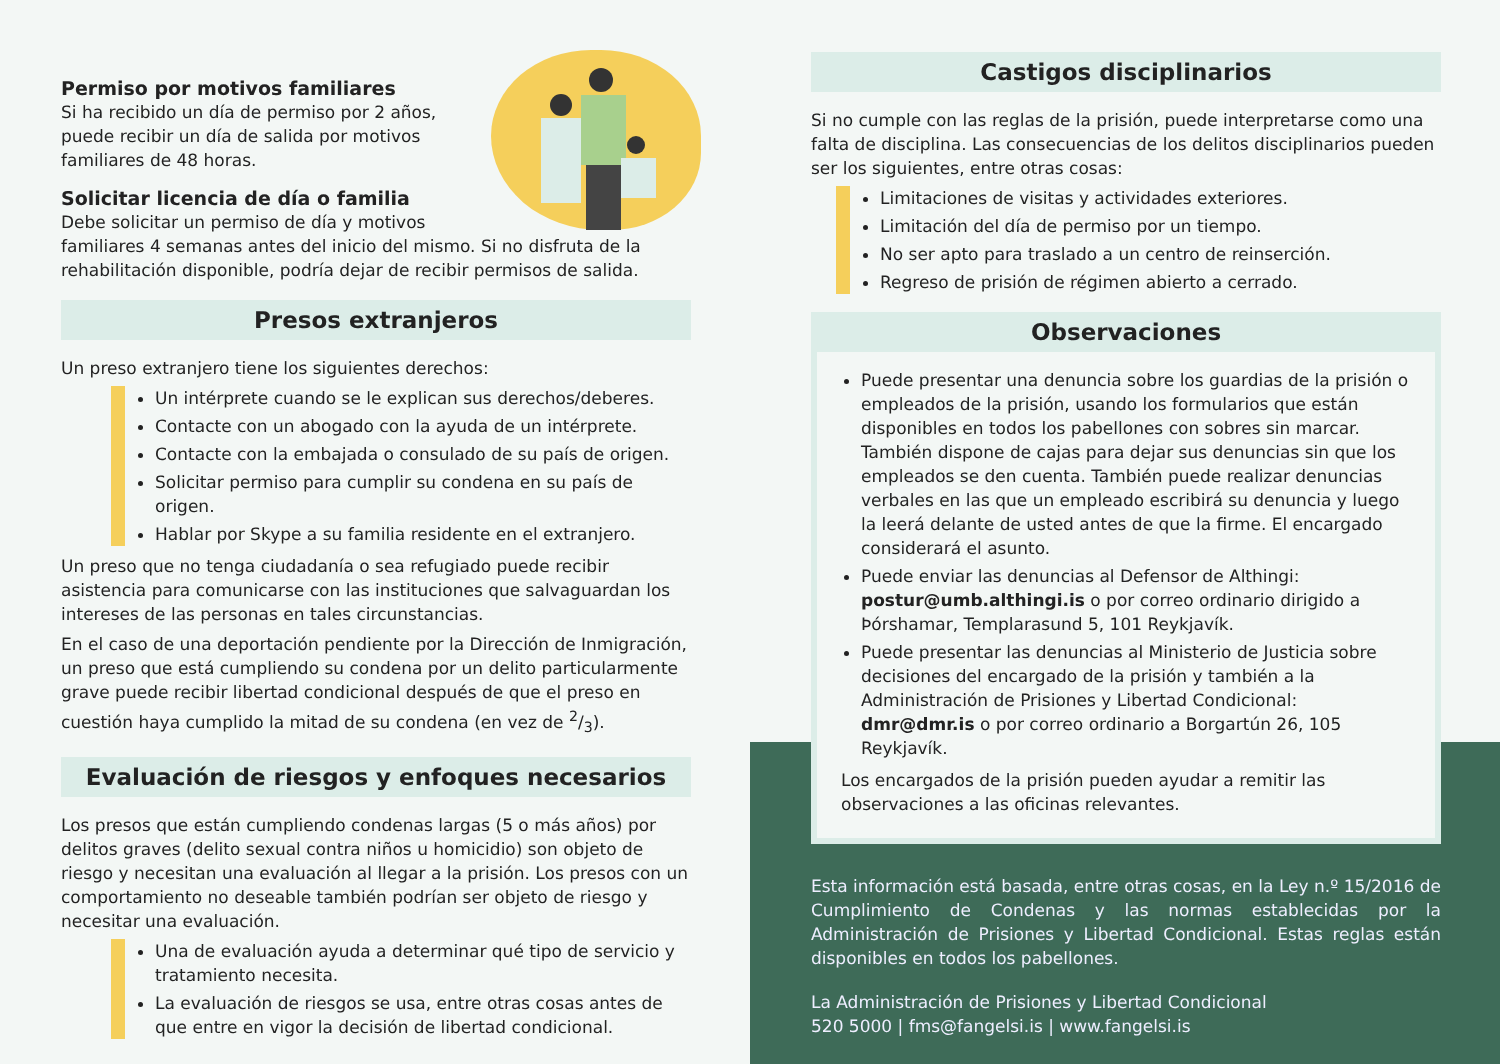Permiso por motivos familiares
Si ha recibido un día de permiso por 2 años, puede recibir un día de salida por motivos familiares de 48 horas.
Solicitar licencia de día o familia
Debe solicitar un permiso de día y motivos familiares 4 semanas antes del inicio del mismo. Si no disfruta de la rehabilitación disponible, podría dejar de recibir permisos de salida.
Presos extranjeros
Un preso extranjero tiene los siguientes derechos:
Un intérprete cuando se le explican sus derechos/deberes.
Contacte con un abogado con la ayuda de un intérprete.
Contacte con la embajada o consulado de su país de origen.
Solicitar permiso para cumplir su condena en su país de origen.
Hablar por Skype a su familia residente en el extranjero.
Un preso que no tenga ciudadanía o sea refugiado puede recibir asistencia para comunicarse con las instituciones que salvaguardan los intereses de las personas en tales circunstancias.
En el caso de una deportación pendiente por la Dirección de Inmigración, un preso que está cumpliendo su condena por un delito particularmente grave puede recibir libertad condicional después de que el preso en cuestión haya cumplido la mitad de su condena (en vez de 2/3).
Evaluación de riesgos y enfoques necesarios
Los presos que están cumpliendo condenas largas (5 o más años) por delitos graves (delito sexual contra niños u homicidio) son objeto de riesgo y necesitan una evaluación al llegar a la prisión. Los presos con un comportamiento no deseable también podrían ser objeto de riesgo y necesitar una evaluación.
Una de evaluación ayuda a determinar qué tipo de servicio y tratamiento necesita.
La evaluación de riesgos se usa, entre otras cosas antes de que entre en vigor la decisión de libertad condicional.
Castigos disciplinarios
Si no cumple con las reglas de la prisión, puede interpretarse como una falta de disciplina. Las consecuencias de los delitos disciplinarios pueden ser los siguientes, entre otras cosas:
Limitaciones de visitas y actividades exteriores.
Limitación del día de permiso por un tiempo.
No ser apto para traslado a un centro de reinserción.
Regreso de prisión de régimen abierto a cerrado.
Observaciones
Puede presentar una denuncia sobre los guardias de la prisión o empleados de la prisión, usando los formularios que están disponibles en todos los pabellones con sobres sin marcar. También dispone de cajas para dejar sus denuncias sin que los empleados se den cuenta. También puede realizar denuncias verbales en las que un empleado escribirá su denuncia y luego la leerá delante de usted antes de que la firme. El encargado considerará el asunto.
Puede enviar las denuncias al Defensor de Althingi: postur@umb.althingi.is o por correo ordinario dirigido a Þórshamar, Templarasund 5, 101 Reykjavík.
Puede presentar las denuncias al Ministerio de Justicia sobre decisiones del encargado de la prisión y también a la Administración de Prisiones y Libertad Condicional: dmr@dmr.is o por correo ordinario a Borgartún 26, 105 Reykjavík.
Los encargados de la prisión pueden ayudar a remitir las observaciones a las oficinas relevantes.
Esta información está basada, entre otras cosas, en la Ley n.º 15/2016 de Cumplimiento de Condenas y las normas establecidas por la Administración de Prisiones y Libertad Condicional. Estas reglas están disponibles en todos los pabellones.
La Administración de Prisiones y Libertad Condicional
520 5000 | fms@fangelsi.is | www.fangelsi.is